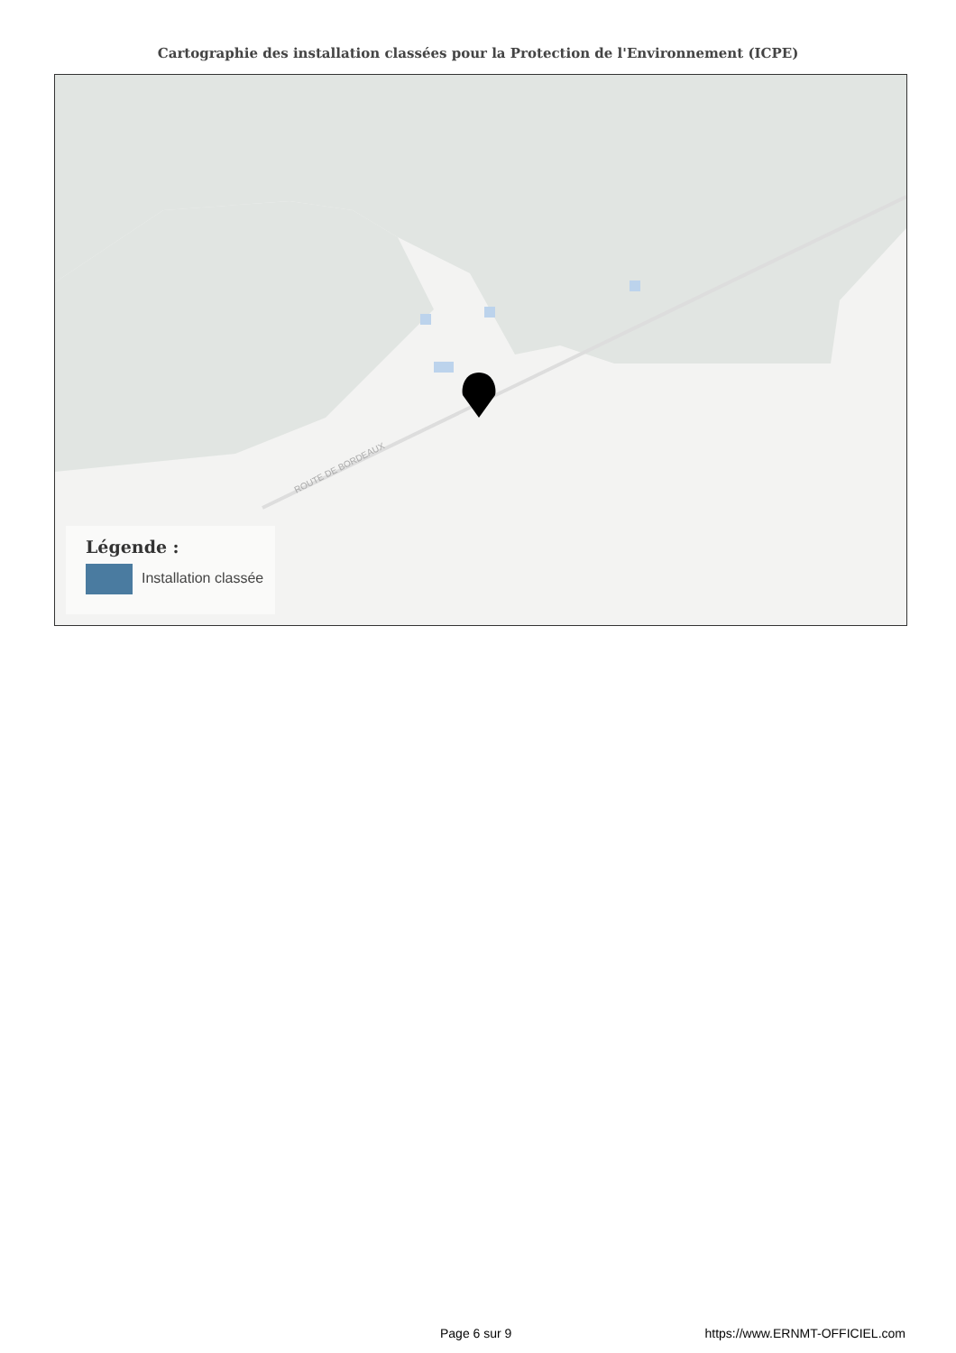Cartographie des installation classées pour la Protection de l'Environnement (ICPE)
ROUTE DE BORDEAUX
Légende :
Installation classée
Page 6 sur 9 https://www.ERNMT-OFFICIEL.com